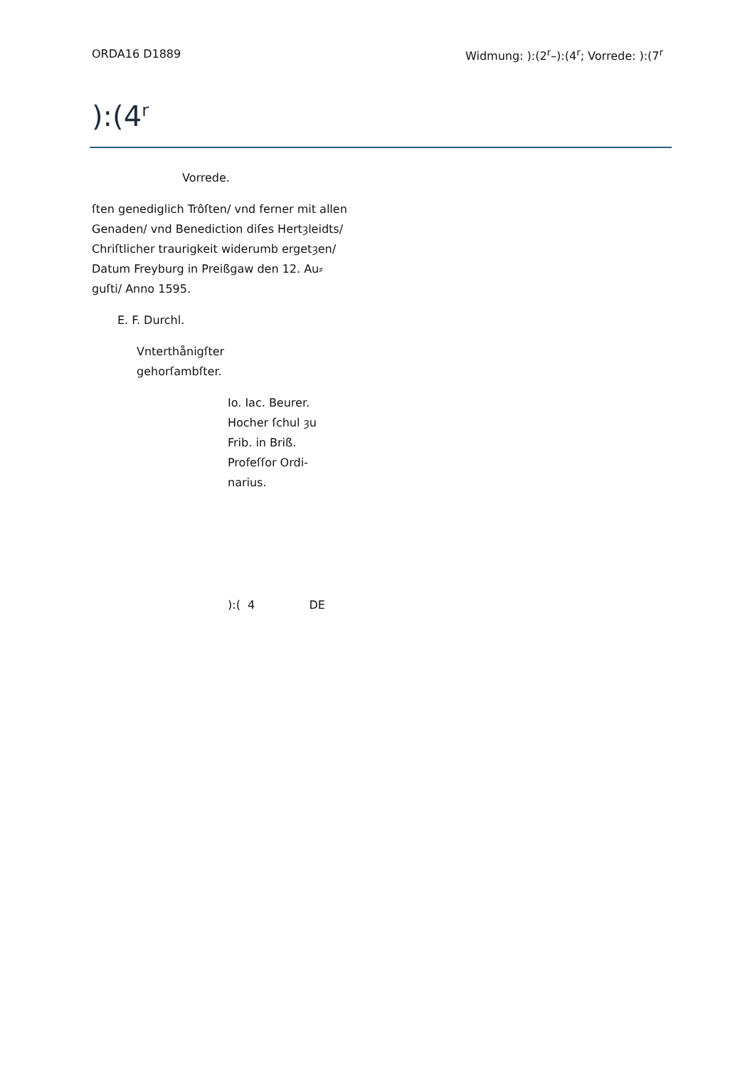ORDA16 D1889 Widmung: ):(2<sup>r</sup>–):(4<sup>r</sup>; Vorrede: ):(7<sup>r</sup>
):(4<sup>r</sup>
Vorrede.
ſten genediglich Trôſten/ vnd ferner mit allen
Genaden/ vnd Benediction diſes Hertȝleidts/
Chriſtlicher traurigkeit widerumb ergetȝen/
Datum Freyburg in Preißgaw den 12. Au⸗
guſti/ Anno 1595.
E. F. Durchl.
Vnterthånigſter
gehorſambſter.
Io. Iac. Beurer.
Hocher ſchul ȝu
Frib. in Briß.
Profeſſor Ordi-
narius.
):( 4 DE